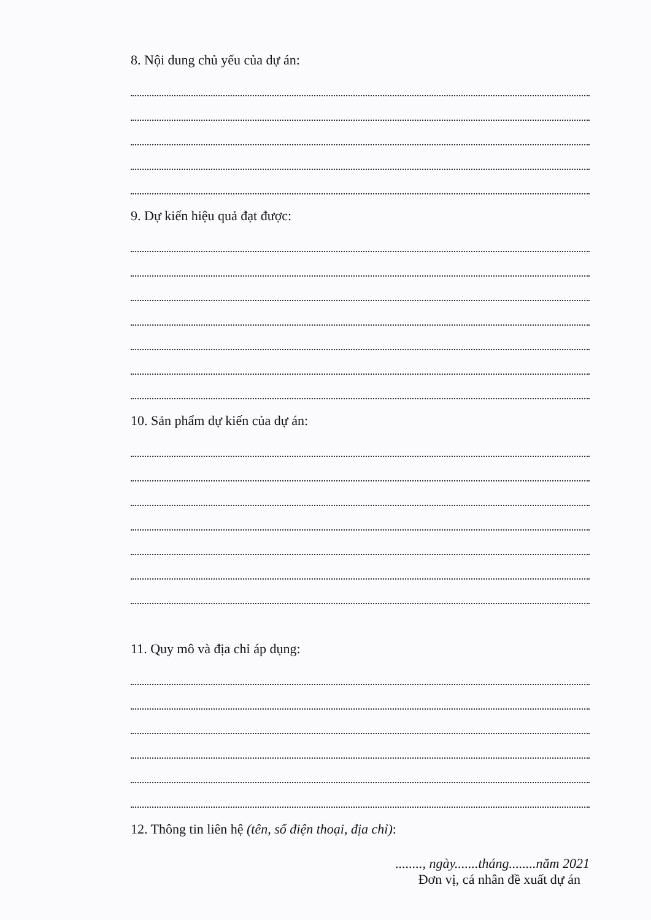8. Nội dung chủ yếu của dự án:
9. Dự kiến hiệu quả đạt được:
10. Sản phẩm dự kiến của dự án:
11. Quy mô và địa chỉ áp dụng:
12. Thông tin liên hệ (tên, số điện thoại, địa chỉ):
........, ngày.......tháng........năm 2021
Đơn vị, cá nhân đề xuất dự án